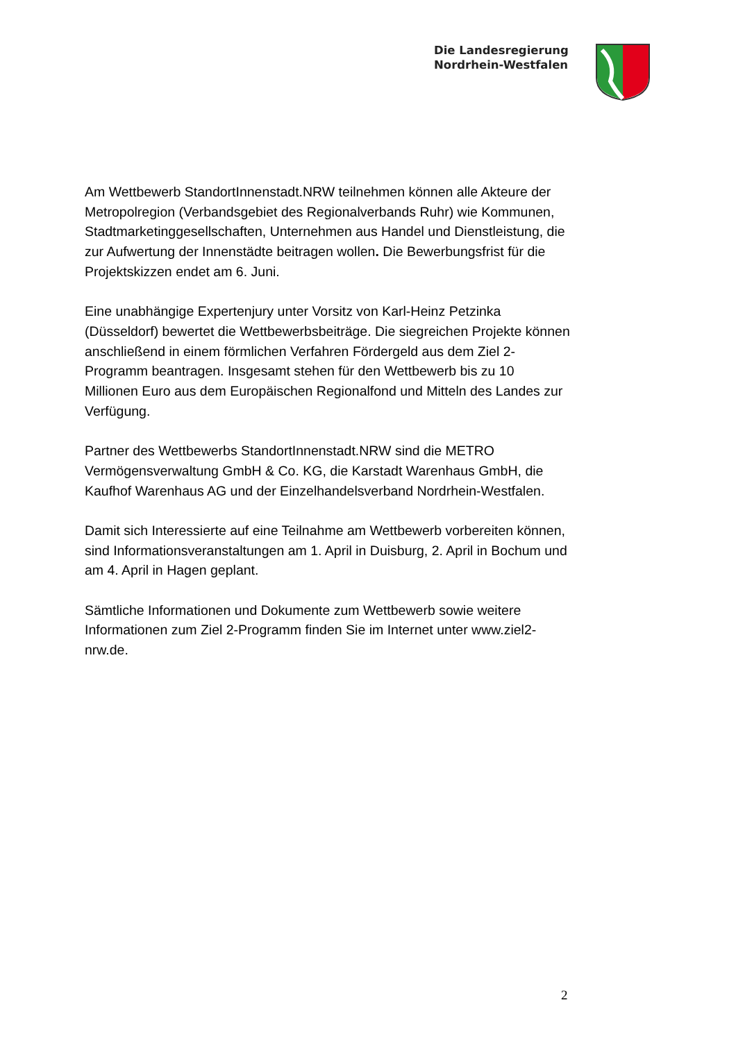Die Landesregierung
Nordrhein-Westfalen
Am Wettbewerb StandortInnenstadt.NRW teilnehmen können alle Akteure der Metropolregion (Verbandsgebiet des Regionalverbands Ruhr) wie Kommunen, Stadtmarketinggesellschaften, Unternehmen aus Handel und Dienstleistung, die zur Aufwertung der Innenstädte beitragen wollen. Die Bewerbungsfrist für die Projektskizzen endet am 6. Juni.
Eine unabhängige Expertenjury unter Vorsitz von Karl-Heinz Petzinka (Düsseldorf) bewertet die Wettbewerbsbeiträge. Die siegreichen Projekte können anschließend in einem förmlichen Verfahren Fördergeld aus dem Ziel 2-Programm beantragen. Insgesamt stehen für den Wettbewerb bis zu 10 Millionen Euro aus dem Europäischen Regionalfond und Mitteln des Landes zur Verfügung.
Partner des Wettbewerbs StandortInnenstadt.NRW sind die METRO Vermögensverwaltung GmbH & Co. KG, die Karstadt Warenhaus GmbH, die Kaufhof Warenhaus AG und der Einzelhandelsverband Nordrhein-Westfalen.
Damit sich Interessierte auf eine Teilnahme am Wettbewerb vorbereiten können, sind Informationsveranstaltungen am 1. April in Duisburg, 2. April in Bochum und am 4. April in Hagen geplant.
Sämtliche Informationen und Dokumente zum Wettbewerb sowie weitere Informationen zum Ziel 2-Programm finden Sie im Internet unter www.ziel2-nrw.de.
2